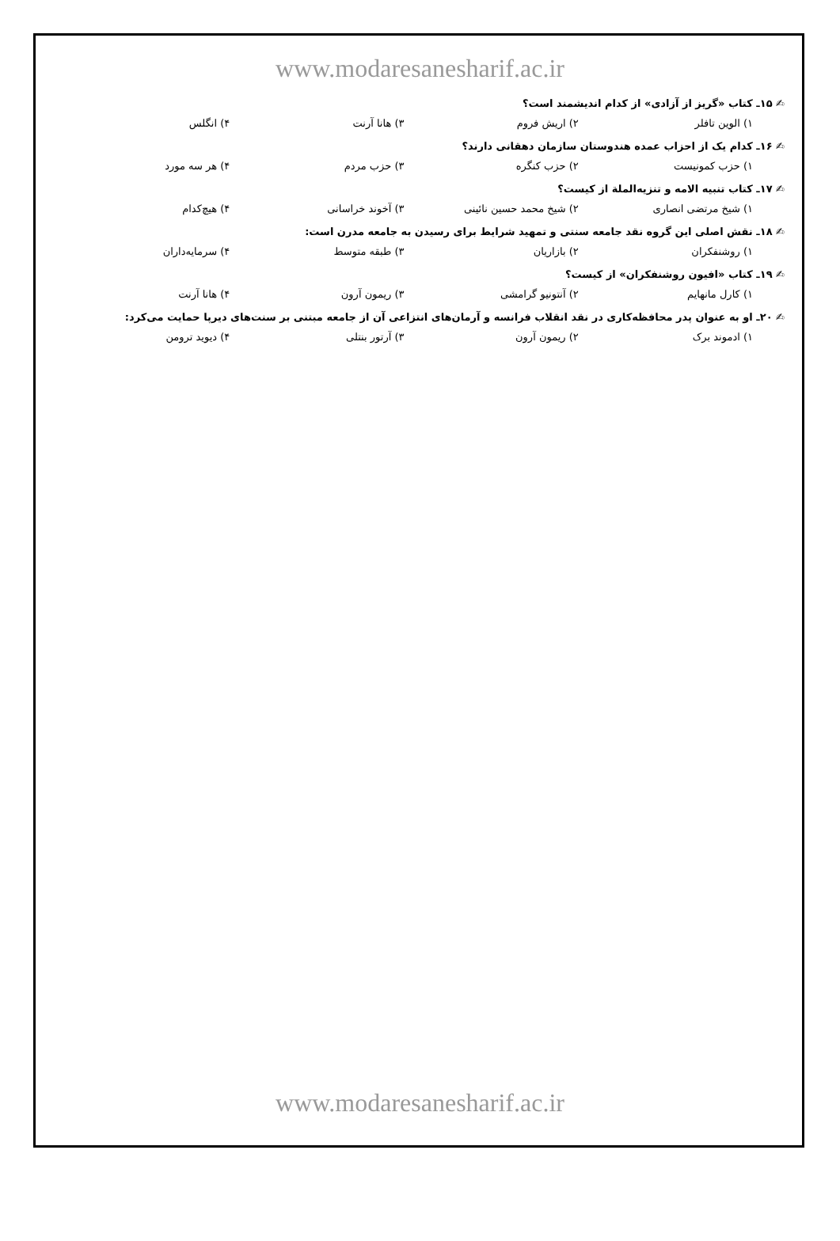www.modaresanesharif.ac.ir
✍ ۱۵ـ کتاب «گریز از آزادی» از کدام اندیشمند است؟
۱) الوین تافلر ۲) اریش فروم ۳) هانا آرنت ۴) انگلس
✍ ۱۶ـ کدام یک از احزاب عمده هندوستان سازمان دهقانی دارند؟
۱) حزب کمونیست ۲) حزب کنگره ۳) حزب مردم ۴) هر سه مورد
✍ ۱۷ـ کتاب تنبیه الامه و تنزیه‌الملة از کیست؟
۱) شیخ مرتضی انصاری ۲) شیخ محمد حسین نائینی ۳) آخوند خراسانی ۴) هیچ‌کدام
✍ ۱۸ـ نقش اصلی این گروه نقد جامعه سنتی و تمهید شرایط برای رسیدن به جامعه مدرن است:
۱) روشنفکران ۲) بازاریان ۳) طبقه متوسط ۴) سرمایه‌داران
✍ ۱۹ـ کتاب «افیون روشنفکران» از کیست؟
۱) کارل مانهایم ۲) آنتونیو گرامشی ۳) ریمون آرون ۴) هانا آرنت
✍ ۲۰ـ او به عنوان پدر محافظه‌کاری در نقد انقلاب فرانسه و آرمان‌های انتزاعی آن از جامعه مبتنی بر سنت‌های دیرپا حمایت می‌کرد:
۱) ادموند برک ۲) ریمون آرون ۳) آرتور بنتلی ۴) دیوید ترومن
www.modaresanesharif.ac.ir